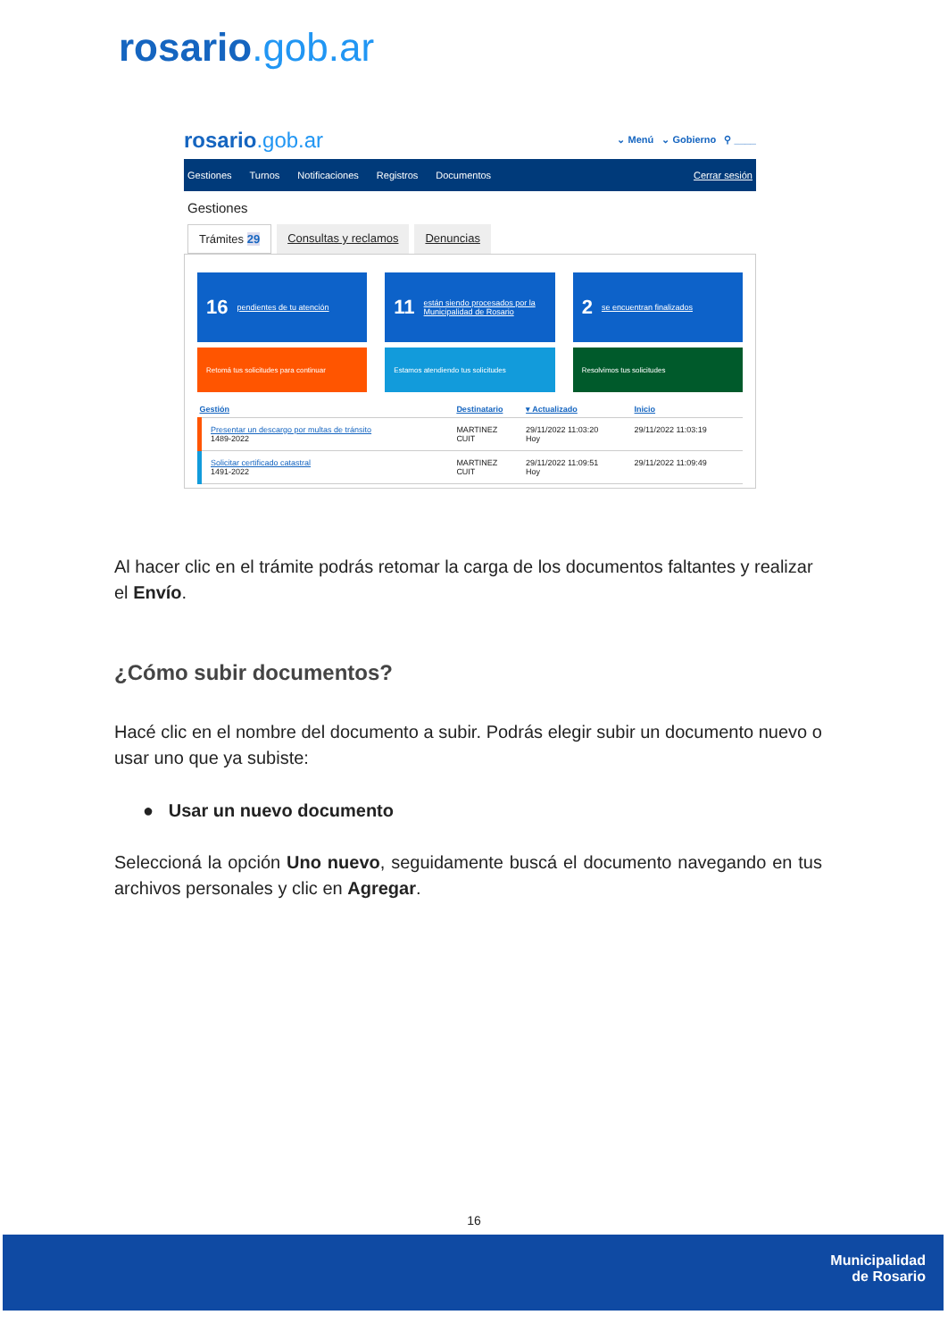rosario.gob.ar
rosario.gob.ar
⌄ Menú ⌄ Gobierno ⚲ ____
Gestiones Turnos Notificaciones Registros Documentos Cerrar sesión
Gestiones
Trámites 29 Consultas y reclamos Denuncias
16 pendientes de tu atención
11 están siendo procesados por la Municipalidad de Rosario
2 se encuentran finalizados
Retomá tus solicitudes para continuar
Estamos atendiendo tus solicitudes
Resolvimos tus solicitudes
| Gestión | Destinatario | ▾ Actualizado | Inicio |
| --- | --- | --- | --- |
| Presentar un descargo por multas de tránsito 1489-2022 | MARTINEZ CUIT | 29/11/2022 11:03:20 Hoy | 29/11/2022 11:03:19 |
| Solicitar certificado catastral 1491-2022 | MARTINEZ CUIT | 29/11/2022 11:09:51 Hoy | 29/11/2022 11:09:49 |
Al hacer clic en el trámite podrás retomar la carga de los documentos faltantes y realizar el Envío.
¿Cómo subir documentos?
Hacé clic en el nombre del documento a subir. Podrás elegir subir un documento nuevo o usar uno que ya subiste:
● Usar un nuevo documento
Seleccioná la opción Uno nuevo, seguidamente buscá el documento navegando en tus archivos personales y clic en Agregar.
16
Municipalidad
de Rosario